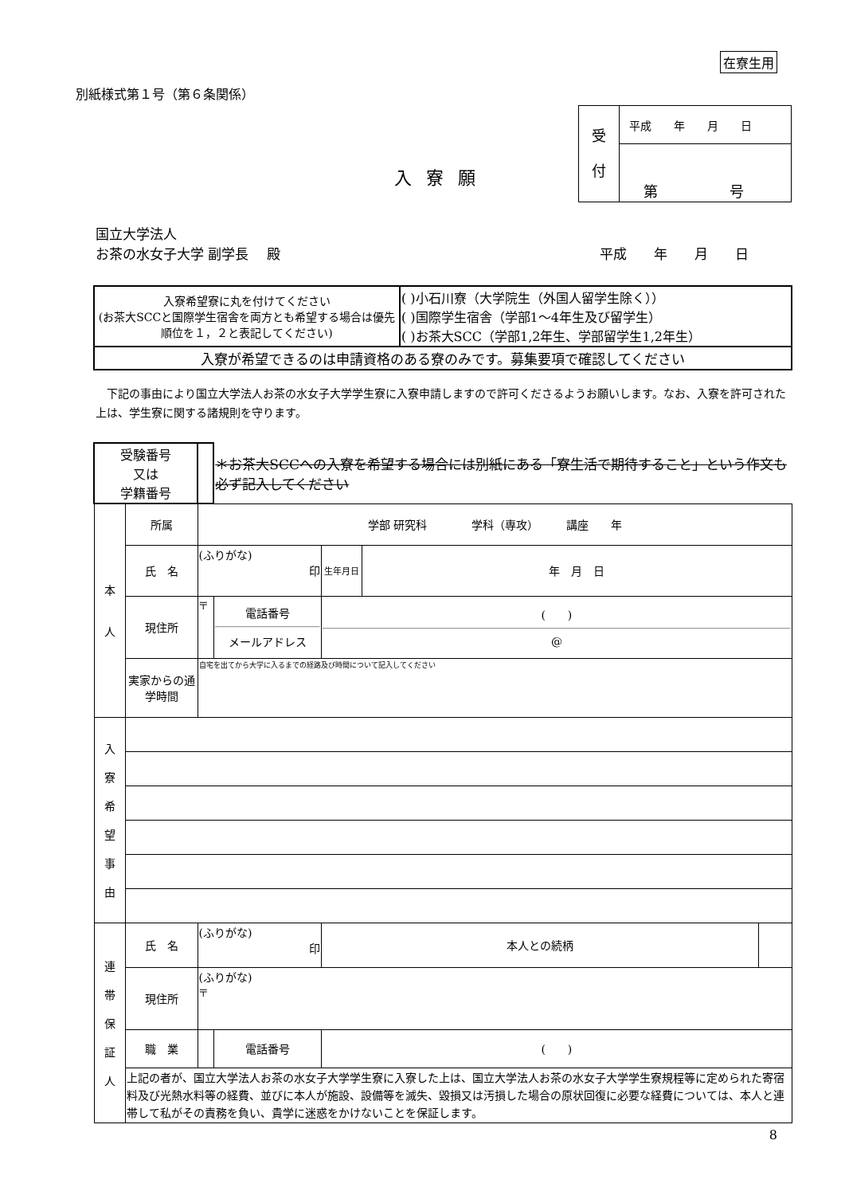在寮生用
別紙様式第１号（第６条関係）
| 受 付 | 平成 年 月 日 |
| | 第 号 |
入寮願
国立大学法人
お茶の水女子大学 副学長　 殿 平成　　年　　月　　日
| 入寮希望寮に丸を付けてください (お茶大SCCと国際学生宿舎を両方とも希望する場合は優先順位を１，２と表記してください) | ( )小石川寮（大学院生（外国人留学生除く）） ( )国際学生宿舎（学部1〜4年生及び留学生） ( )お茶大SCC（学部1,2年生、学部留学生1,2年生） |
| 入寮が希望できるのは申請資格のある寮のみです。募集要項で確認してください | |
　下記の事由により国立大学法人お茶の水女子大学学生寮に入寮申請しますので許可くださるようお願いします。なお、入寮を許可された上は、学生寮に関する諸規則を守ります。
| 受験番号 又は 学籍番号 | | | ＊お茶大SCCへの入寮を希望する場合には別紙にある「寮生活で期待すること」という作文も必ず記入してください | | | |
| 本 人 | 所属 | 学部 研究科 学科（専攻） 講座 年 | | | | |
| | 氏 名 | (ふりがな) 印 | | 生年月日 | 年 月 日 | |
| | 現住所 | 〒 | 電話番号 メールアドレス | ( ) @ | | |
| | 実家からの通学時間 | 自宅を出てから大学に入るまでの経路及び時間について記入してください | | | | |
| 入 寮 希 望 事 由 | | | | | | |
| 連 帯 保 証 人 | 氏 名 | (ふりがな) 印 | | 本人との続柄 | | |
| | 現住所 | (ふりがな) 〒 | | | | |
| | 職 業 | | 電話番号 | ( ) | | |
| | 上記の者が、国立大学法人お茶の水女子大学学生寮に入寮した上は、国立大学法人お茶の水女子大学学生寮規程等に定められた寄宿料及び光熱水料等の経費、並びに本人が施設、設備等を滅失、毀損又は汚損した場合の原状回復に必要な経費については、本人と連帯して私がその責務を負い、貴学に迷惑をかけないことを保証します。 | | | | | |
8